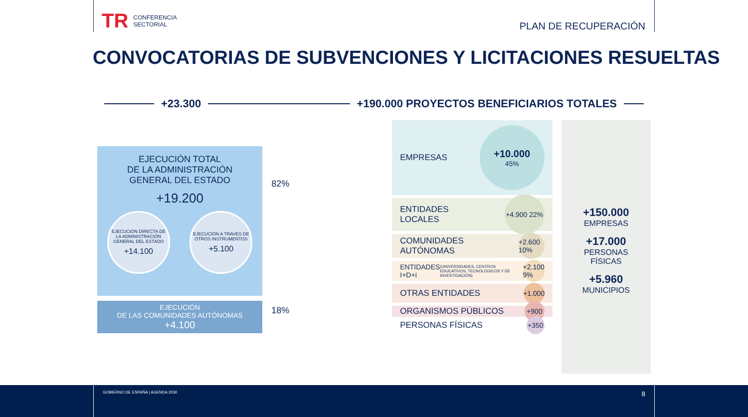TR
CONFERENCIA
SECTORIAL
PLAN DE RECUPERACIÓN
CONVOCATORIAS DE SUBVENCIONES Y LICITACIONES RESUELTAS
+23.300
+190.000 PROYECTOS BENEFICIARIOS TOTALES
EJECUCIÓN TOTAL
DE LA ADMINISTRACIÓN
GENERAL DEL ESTADO
+19.200
EJECUCIÓN DIRECTA DE LA ADMINISTRACIÓN GENERAL DEL ESTADO
+14.100
EJECUCIÓN A TRAVÉS DE OTROS INSTRUMENTOS
+5.100
EJECUCIÓN
DE LAS COMUNIDADES AUTÓNOMAS
+4.100
82%
18%
EMPRESAS
+10.000
45%
ENTIDADES
LOCALES
+4.900 22%
COMUNIDADES
AUTÓNOMAS
+2.600 10%
ENTIDADES I+D+i (UNIVERSIDADES, CENTROS EDUCATIVOS, TECNOLÓGICOS Y DE INVESTIGACIÓN)
+2.100 9%
OTRAS ENTIDADES
+1.000
ORGANISMOS PÚBLICOS
+900
PERSONAS FÍSICAS
+350
+150.000
EMPRESAS
+17.000
PERSONAS
FÍSICAS
+5.960
MUNICIPIOS
GOBIERNO DE ESPAÑA | AGENDA 2030
8